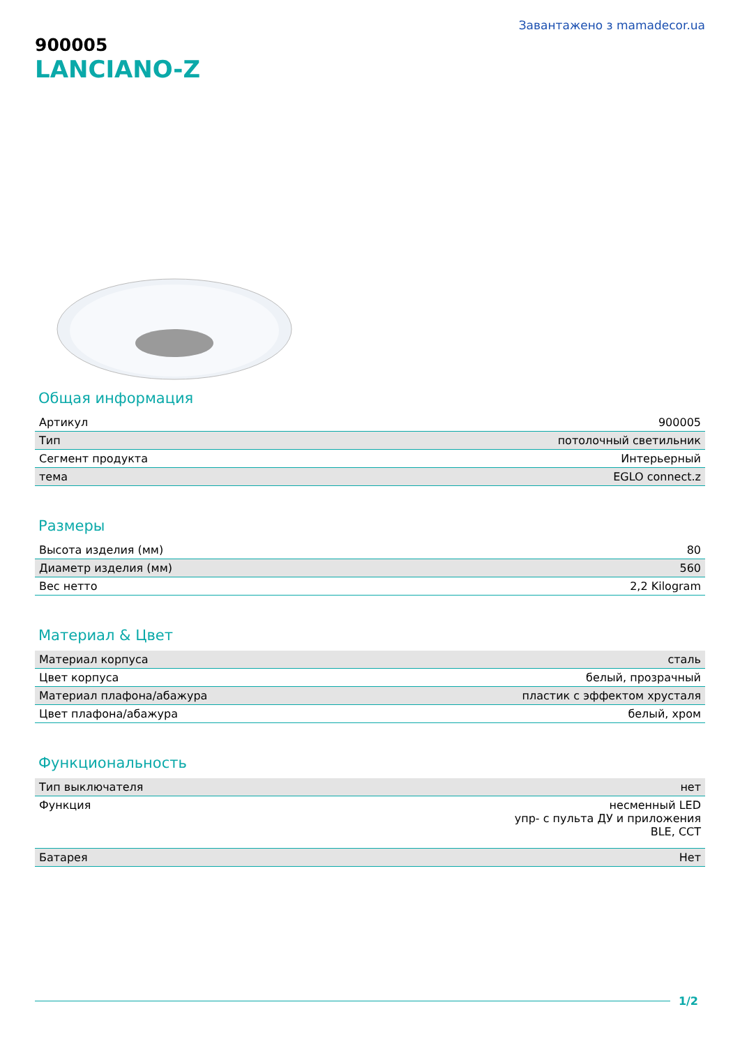Завантажено з mamadecor.ua
900005
LANCIANO-Z
Общая информация
| Артикул | 900005 |
| Тип | потолочный светильник |
| Сегмент продукта | Интерьерный |
| тема | EGLO connect.z |
Размеры
| Высота изделия (мм) | 80 |
| Диаметр изделия (мм) | 560 |
| Вес нетто | 2,2 Kilogram |
Материал & Цвет
| Материал корпуса | сталь |
| Цвет корпуса | белый, прозрачный |
| Материал плафона/абажура | пластик с эффектом хрусталя |
| Цвет плафона/абажура | белый, хром |
Функциональность
| Тип выключателя | нет |
| Функция | несменный LED упр- с пульта ДУ и приложения BLE, CCT |
| Батарея | Нет |
1/2